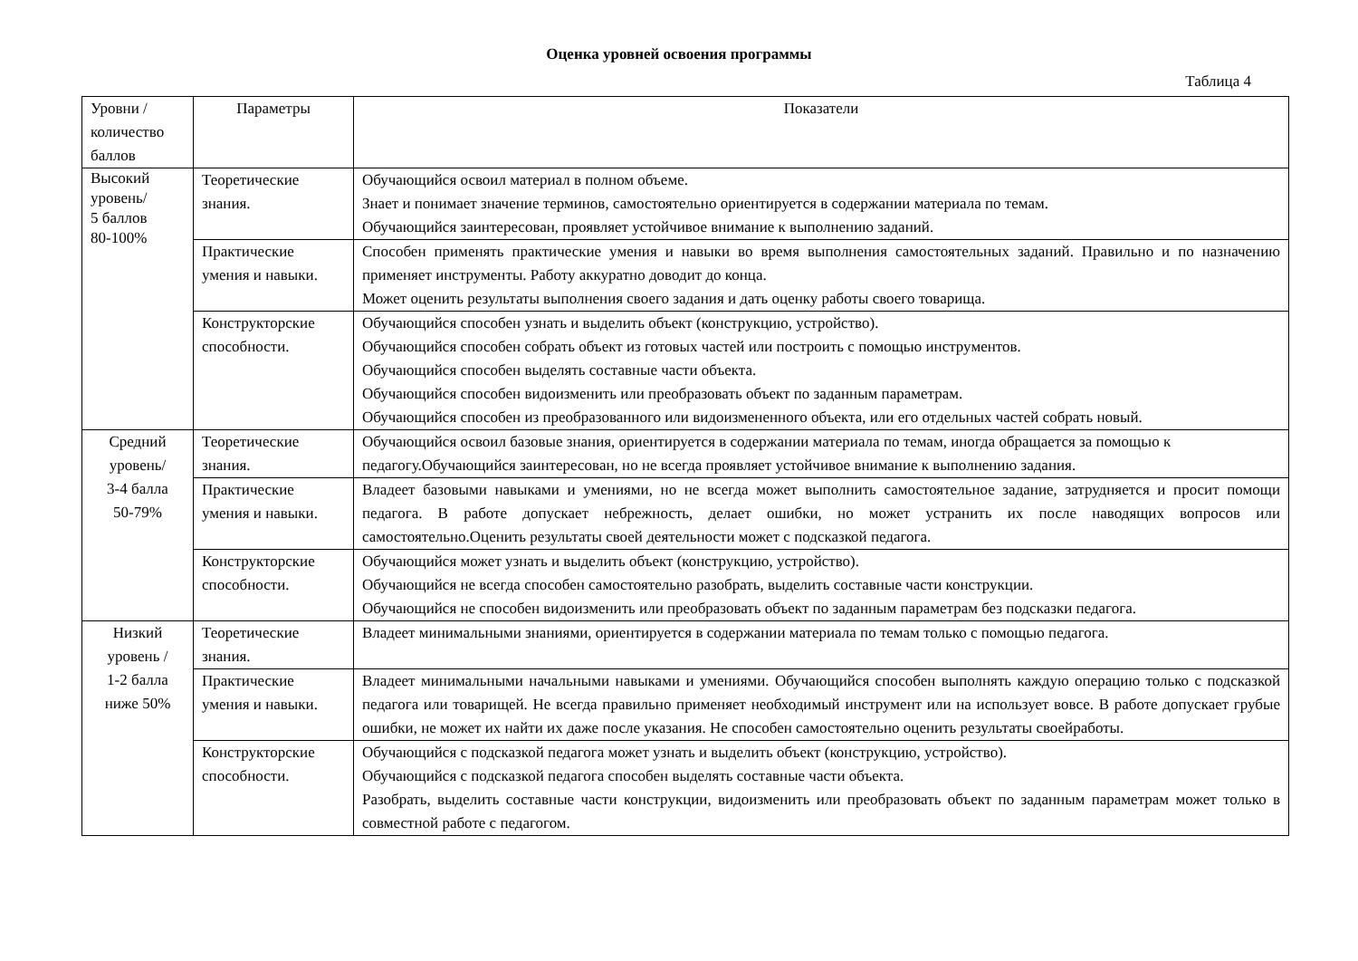Оценка уровней освоения программы
Таблица 4
| Уровни / количество баллов | Параметры | Показатели |
| --- | --- | --- |
| Высокий уровень/ 5 баллов 80-100% | Теоретические знания. | Обучающийся освоил материал в полном объеме. Знает и понимает значение терминов, самостоятельно ориентируется в содержании материала по темам. Обучающийся заинтересован, проявляет устойчивое внимание к выполнению заданий. |
| | Практические умения и навыки. | Способен применять практические умения и навыки во время выполнения самостоятельных заданий. Правильно и по назначению применяет инструменты. Работу аккуратно доводит до конца. Может оценить результаты выполнения своего задания и дать оценку работы своего товарища. |
| | Конструкторские способности. | Обучающийся способен узнать и выделить объект (конструкцию, устройство). Обучающийся способен собрать объект из готовых частей или построить с помощью инструментов. Обучающийся способен выделять составные части объекта. Обучающийся способен видоизменить или преобразовать объект по заданным параметрам. Обучающийся способен из преобразованного или видоизмененного объекта, или его отдельных частей собрать новый. |
| Средний уровень/ 3-4 балла 50-79% | Теоретические знания. | Обучающийся освоил базовые знания, ориентируется в содержании материала по темам, иногда обращается за помощью к педагогу.Обучающийся заинтересован, но не всегда проявляет устойчивое внимание к выполнению задания. |
| | Практические умения и навыки. | Владеет базовыми навыками и умениями, но не всегда может выполнить самостоятельное задание, затрудняется и просит помощи педагога. В работе допускает небрежность, делает ошибки, но может устранить их после наводящих вопросов или самостоятельно.Оценить результаты своей деятельности может с подсказкой педагога. |
| | Конструкторские способности. | Обучающийся может узнать и выделить объект (конструкцию, устройство). Обучающийся не всегда способен самостоятельно разобрать, выделить составные части конструкции. Обучающийся не способен видоизменить или преобразовать объект по заданным параметрам без подсказки педагога. |
| Низкий уровень / 1-2 балла ниже 50% | Теоретические знания. | Владеет минимальными знаниями, ориентируется в содержании материала по темам только с помощью педагога. |
| | Практические умения и навыки. | Владеет минимальными начальными навыками и умениями. Обучающийся способен выполнять каждую операцию только с подсказкой педагога или товарищей. Не всегда правильно применяет необходимый инструмент или на использует вовсе. В работе допускает грубые ошибки, не может их найти их даже после указания. Не способен самостоятельно оценить результаты своейработы. |
| | Конструкторские способности. | Обучающийся с подсказкой педагога может узнать и выделить объект (конструкцию, устройство). Обучающийся с подсказкой педагога способен выделять составные части объекта. Разобрать, выделить составные части конструкции, видоизменить или преобразовать объект по заданным параметрам может только в совместной работе с педагогом. |